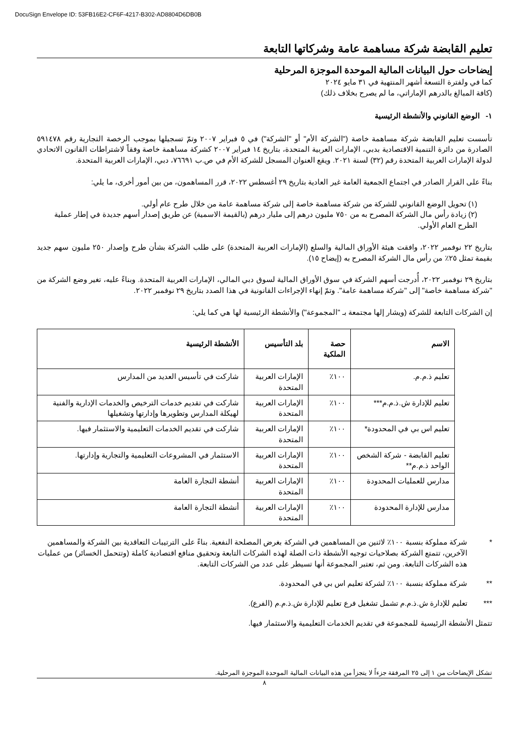DocuSign Envelope ID: 53FB16E2-CF6F-4217-B302-AD8804D6DB0B
تعليم القابضة شركة مساهمة عامة وشركاتها التابعة
إيضاحات حول البيانات المالية الموحدة الموجزة المرحلية
كما في ولفترة التسعة أشهر المنتهية في ٣١ مايو ٢٠٢٤
(كافة المبالغ بالدرهم الإماراتي، ما لم يصرح بخلاف ذلك)
١- الوضع القانوني والأنشطة الرئيسية
تأسست تعليم القابضة شركة مساهمة خاصة ("الشركة الأم" أو "الشركة") في ٥ فبراير ٢٠٠٧ وتمّ تسجيلها بموجب الرخصة التجارية رقم ٥٩١٤٧٨ الصادرة من دائرة التنمية الاقتصادية بدبي، الإمارات العربية المتحدة، بتاريخ ١٤ فبراير ٢٠٠٧ كشركة مساهمة خاصة وفقاً لاشتراطات القانون الاتحادي لدولة الإمارات العربية المتحدة رقم (٣٢) لسنة ٢٠٢١. ويقع العنوان المسجل للشركة الأم في ص.ب ٧٦٦٩١، دبي، الإمارات العربية المتحدة.
بناءً على القرار الصادر في اجتماع الجمعية العامة غير العادية بتاريخ ٢٩ أغسطس ٢٠٢٢، قرر المساهمون، من بين أمور أخرى، ما يلي:
(١) تحويل الوضع القانوني للشركة من شركة مساهمة خاصة إلى شركة مساهمة عامة من خلال طرح عام أولي.
(٢) زيادة رأس مال الشركة المصرح به من ٧٥٠ مليون درهم إلى مليار درهم (بالقيمة الاسمية) عن طريق إصدار أسهم جديدة في إطار عملية الطرح العام الأولي.
بتاريخ ٢٢ نوفمبر ٢٠٢٢، وافقت هيئة الأوراق المالية والسلع (الإمارات العربية المتحدة) على طلب الشركة بشأن طرح وإصدار ٢٥٠ مليون سهم جديد بقيمة تمثل ٢٥٪ من رأس مال الشركة المصرح به (إيضاح ١٥).
بتاريخ ٢٩ نوفمبر ٢٠٢٢، أُدرجت أسهم الشركة في سوق الأوراق المالية لسوق دبي المالي، الإمارات العربية المتحدة. وبناءً عليه، تغير وضع الشركة من "شركة مساهمة خاصة" إلى "شركة مساهمة عامة". وتمّ إنهاء الإجراءات القانونية في هذا الصدد بتاريخ ٢٩ نوفمبر ٢٠٢٢.
إن الشركات التابعة للشركة (ويشار إلها مجتمعة بـ "المجموعة") والأنشطة الرئيسية لها هي كما يلي:
| الاسم | حصة الملكية | بلد التأسيس | الأنشطة الرئيسية |
| --- | --- | --- | --- |
| تعليم ذ.م.م. | ١٠٠٪ | الإمارات العربية المتحدة | شاركت في تأسيس العديد من المدارس |
| تعليم للإدارة ش.ذ.م.م*** | ١٠٠٪ | الإمارات العربية المتحدة | شاركت في تقديم خدمات الترخيص والخدمات الإدارية والفنية لهيكلة المدارس وتطويرها وإدارتها وتشغيلها |
| تعليم اس بي في المحدودة* | ١٠٠٪ | الإمارات العربية المتحدة | شاركت في تقديم الخدمات التعليمية والاستثمار فيها. |
| تعليم القابضة - شركة الشخص الواحد ذ.م.م** | ١٠٠٪ | الإمارات العربية المتحدة | الاستثمار في المشروعات التعليمية والتجارية وإدارتها. |
| مدارس للعمليات المحدودة | ١٠٠٪ | الإمارات العربية المتحدة | أنشطة التجارة العامة |
| مدارس للإدارة المحدودة | ١٠٠٪ | الإمارات العربية المتحدة | أنشطة التجارة العامة |
* شركة مملوكة بنسبة ١٠٠٪ لاثنين من المساهمين في الشركة بغرض المصلحة النفعية. بناءً على الترتيبات التعاقدية بين الشركة والمساهمين الآخرين، تتمتع الشركة بصلاحيات توجيه الأنشطة ذات الصلة لهذه الشركات التابعة وتحقيق منافع اقتصادية كاملة (وتتحمل الخسائر) من عمليات هذه الشركات التابعة. ومن ثم، تعتبر المجموعة أنها تسيطر على عدد من الشركات التابعة.
** شركة مملوكة بنسبة ١٠٠٪ لشركة تعليم اس بي في المحدودة.
*** تعليم للإدارة ش.ذ.م.م تشمل تشغيل فرع تعليم للإدارة ش.ذ.م.م (الفرع).
تتمثل الأنشطة الرئيسية للمجموعة في تقديم الخدمات التعليمية والاستثمار فيها.
تشكل الإيضاحات من ١ إلى ٢٥ المرفقة جزءاً لا يتجزأ من هذه البيانات المالية الموحدة الموجزة المرحلية.
٨